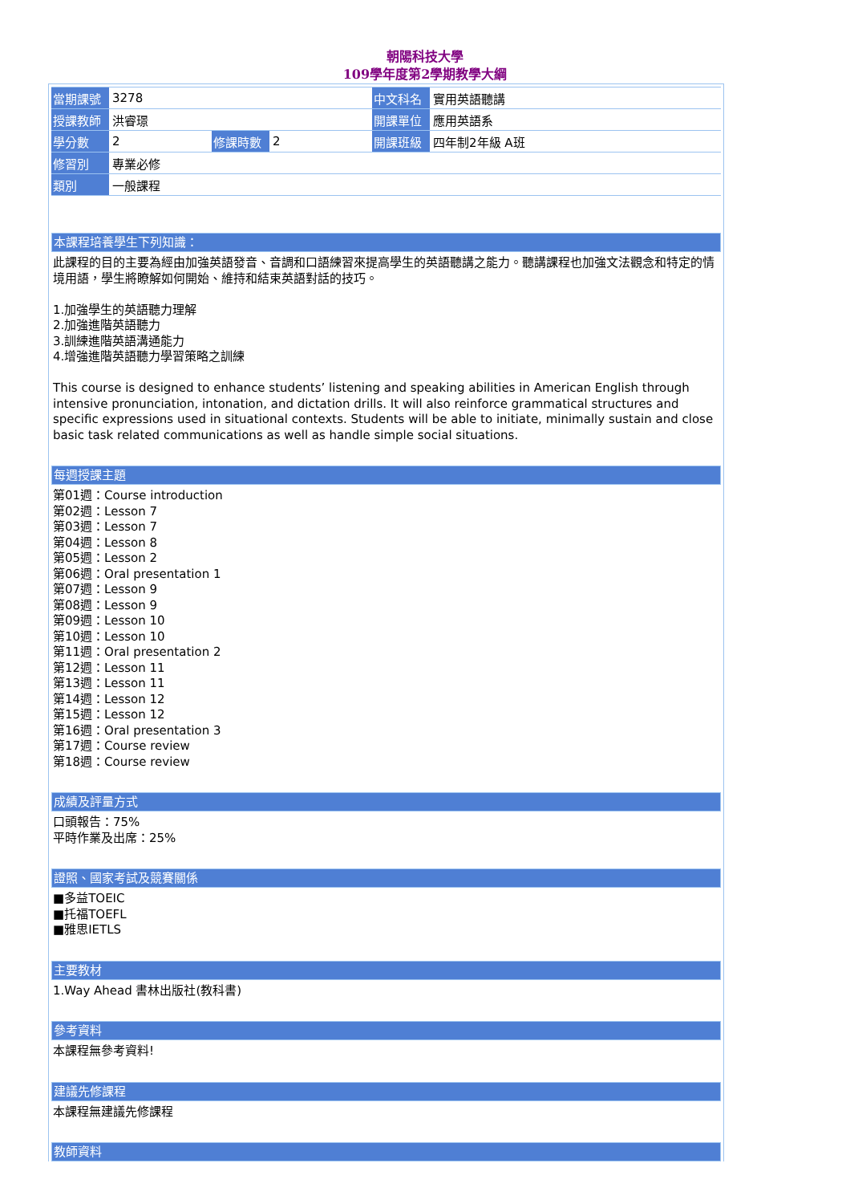朝陽科技大學
109學年度第2學期教學大綱
| 當期課號 | 3278 | | | 中文科名 | 實用英語聽講 |
| 授課教師 | 洪睿璟 | | | 開課單位 | 應用英語系 |
| 學分數 | 2 | 修課時數 | 2 | 開課班級 | 四年制2年級 A班 |
| 修習別 | 專業必修 | | | | |
| 類別 | 一般課程 | | | | |
本課程培養學生下列知識：
此課程的目的主要為經由加強英語發音、音調和口語練習來提高學生的英語聽講之能力。聽講課程也加強文法觀念和特定的情境用語，學生將瞭解如何開始、維持和結束英語對話的技巧。
1.加強學生的英語聽力理解
2.加強進階英語聽力
3.訓練進階英語溝通能力
4.增強進階英語聽力學習策略之訓練
This course is designed to enhance students’ listening and speaking abilities in American English through intensive pronunciation, intonation, and dictation drills. It will also reinforce grammatical structures and specific expressions used in situational contexts. Students will be able to initiate, minimally sustain and close basic task related communications as well as handle simple social situations.
每週授課主題
第01週：Course introduction
第02週：Lesson 7
第03週：Lesson 7
第04週：Lesson 8
第05週：Lesson 2
第06週：Oral presentation 1
第07週：Lesson 9
第08週：Lesson 9
第09週：Lesson 10
第10週：Lesson 10
第11週：Oral presentation 2
第12週：Lesson 11
第13週：Lesson 11
第14週：Lesson 12
第15週：Lesson 12
第16週：Oral presentation 3
第17週：Course review
第18週：Course review
成績及評量方式
口頭報告：75%
平時作業及出席：25%
證照、國家考試及競賽關係
■多益TOEIC
■托福TOEFL
■雅思IETLS
主要教材
1.Way Ahead 書林出版社(教科書)
參考資料
本課程無參考資料!
建議先修課程
本課程無建議先修課程
教師資料